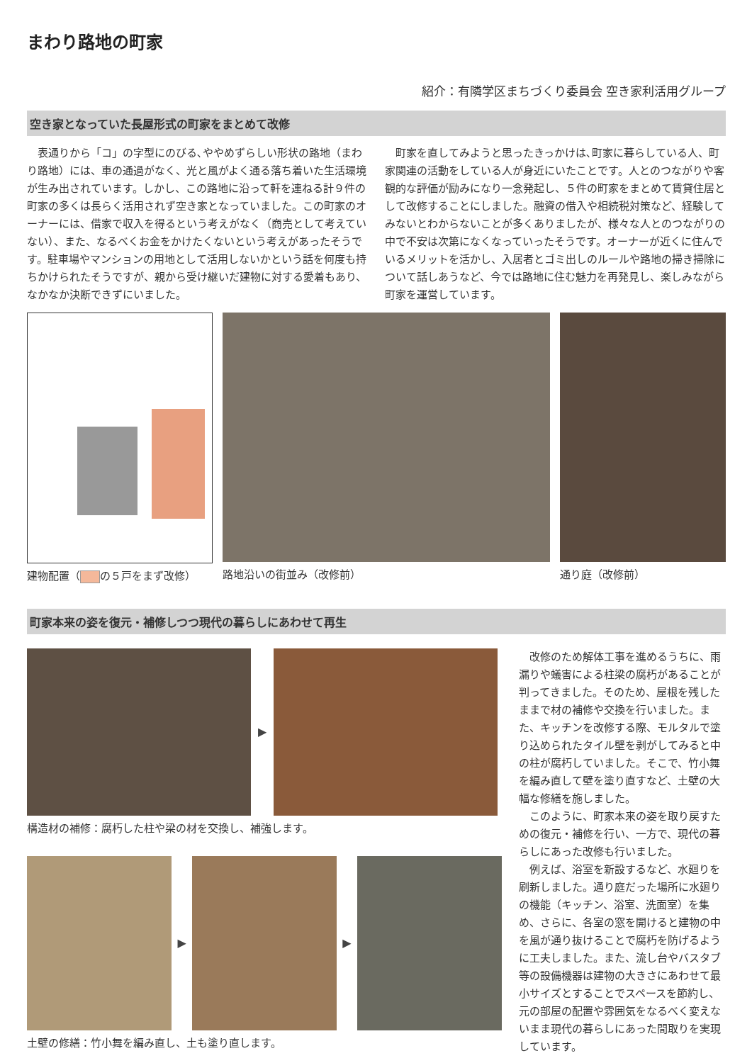まわり路地の町家
紹介：有隣学区まちづくり委員会 空き家利活用グループ
空き家となっていた長屋形式の町家をまとめて改修
表通りから「コ」の字型にのびる､ややめずらしい形状の路地（まわり路地）には、車の通過がなく、光と風がよく通る落ち着いた生活環境が生み出されています。しかし、この路地に沿って軒を連ねる計９件の町家の多くは長らく活用されず空き家となっていました。この町家のオーナーには、借家で収入を得るという考えがなく（商売として考えていない）、また、なるべくお金をかけたくないという考えがあったそうです。駐車場やマンションの用地として活用しないかという話を何度も持ちかけられたそうですが、親から受け継いだ建物に対する愛着もあり、なかなか決断できずにいました。
町家を直してみようと思ったきっかけは､町家に暮らしている人、町家関連の活動をしている人が身近にいたことです。人とのつながりや客観的な評価が励みになり一念発起し、５件の町家をまとめて賃貸住居として改修することにしました。融資の借入や相続税対策など、経験してみないとわからないことが多くありましたが、様々な人とのつながりの中で不安は次第になくなっていったそうです。オーナーが近くに住んでいるメリットを活かし、入居者とゴミ出しのルールや路地の掃き掃除について話しあうなど、今では路地に住む魅力を再発見し、楽しみながら町家を運営しています。
建物配置（ の５戸をまず改修） 路地沿いの街並み（改修前） 通り庭（改修前）
町家本来の姿を復元・補修しつつ現代の暮らしにあわせて再生
▶
構造材の補修：腐朽した柱や梁の材を交換し、補強します。
▶ ▶
土壁の修繕：竹小舞を編み直し、土も塗り直します。
改修のため解体工事を進めるうちに、雨漏りや蟻害による柱梁の腐朽があることが判ってきました。そのため、屋根を残したままで材の補修や交換を行いました。また、キッチンを改修する際、モルタルで塗り込められたタイル壁を剥がしてみると中の柱が腐朽していました。そこで、竹小舞を編み直して壁を塗り直すなど、土壁の大幅な修繕を施しました。
このように、町家本来の姿を取り戻すための復元・補修を行い、一方で、現代の暮らしにあった改修も行いました。
例えば、浴室を新設するなど、水廻りを刷新しました。通り庭だった場所に水廻りの機能（キッチン、浴室、洗面室）を集め、さらに、各室の窓を開けると建物の中を風が通り抜けることで腐朽を防げるように工夫しました。また、流し台やバスタブ等の設備機器は建物の大きさにあわせて最小サイズとすることでスペースを節約し、元の部屋の配置や雰囲気をなるべく変えないまま現代の暮らしにあった間取りを実現しています。